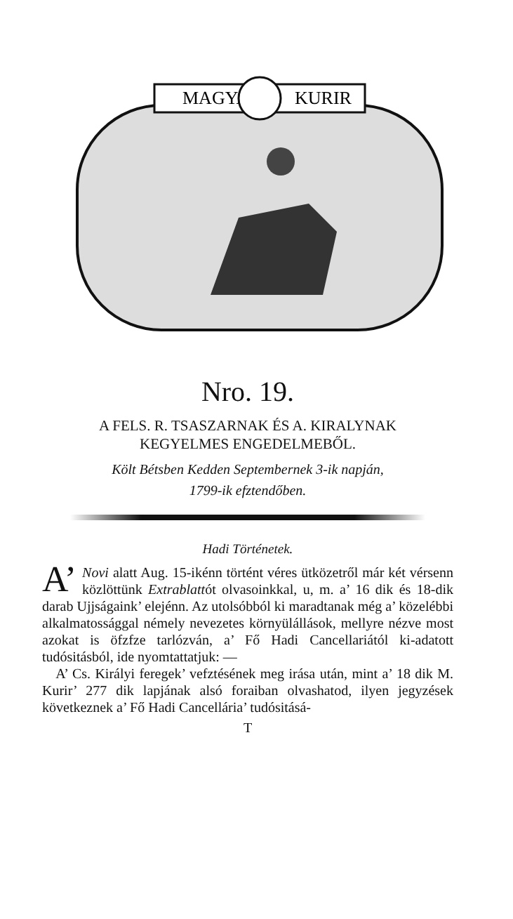MAGYAR
KURIR
Nro. 19.
A FELS. R. TSASZARNAK ÉS A. KIRALYNAK
KEGYELMES ENGEDELMEBŐL.
Költ Bétsben Kedden Septembernek 3-ik napján,
1799-ik efztendőben.
Hadi Történetek.
A’ Novi alatt Aug. 15-ikénn történt véres ütközetről már két vérsenn közlöttünk Extrablattót olvasoinkkal, u, m. a’ 16 dik és 18-dik darab Ujjságaink’ elejénn. Az utolsóbból ki maradtanak még a’ közelébbi alkalmatossággal némely nevezetes környülállások, mellyre nézve most azokat is öfzfze tarlózván, a’ Fő Hadi Cancellariától ki-adatott tudósitásból, ide nyomtattatjuk: —
A’ Cs. Királyi feregek’ vefztésének meg irása után, mint a’ 18 dik M. Kurir’ 277 dik lapjának alsó foraiban olvashatod, ilyen jegyzések következnek a’ Fő Hadi Cancellária’ tudósitásá-
T